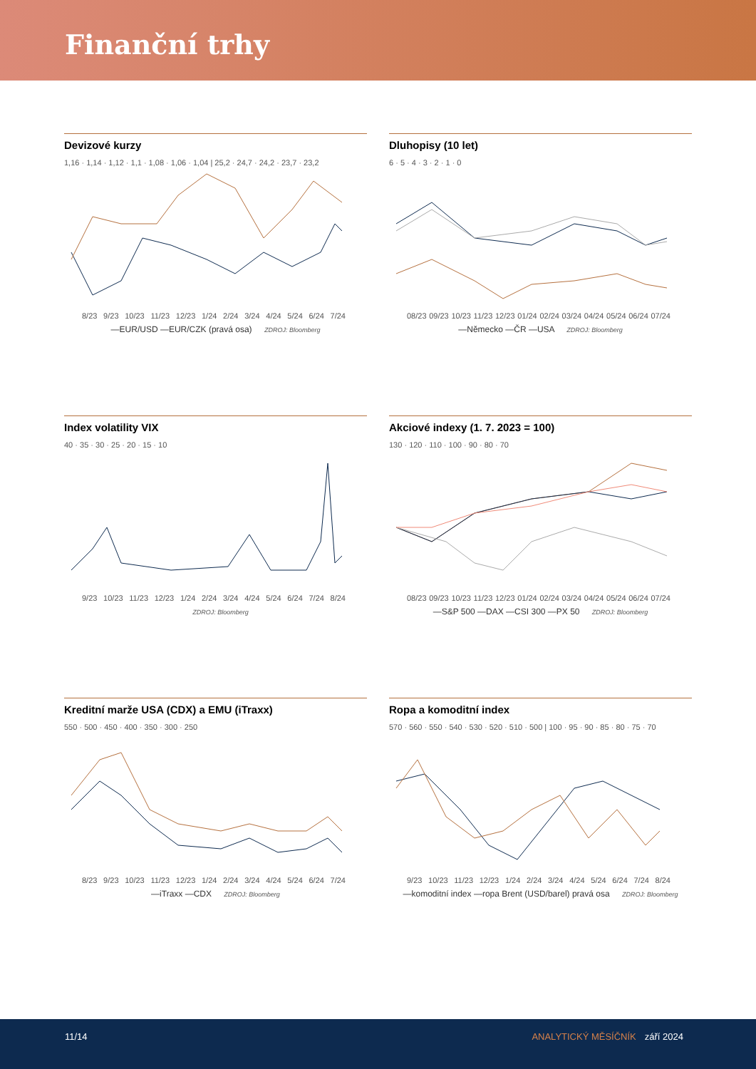Finanční trhy
Devizové kurzy
1,16 · 1,14 · 1,12 · 1,1 · 1,08 · 1,06 · 1,04 | 25,2 · 24,7 · 24,2 · 23,7 · 23,2
8/23 9/23 10/23 11/23 12/23 1/24 2/24 3/24 4/24 5/24 6/24 7/24
—EUR/USD —EUR/CZK (pravá osa) ZDROJ: Bloomberg
Dluhopisy (10 let)
6 · 5 · 4 · 3 · 2 · 1 · 0
08/23 09/23 10/23 11/23 12/23 01/24 02/24 03/24 04/24 05/24 06/24 07/24
—Německo —ČR —USA ZDROJ: Bloomberg
Index volatility VIX
40 · 35 · 30 · 25 · 20 · 15 · 10
9/23 10/23 11/23 12/23 1/24 2/24 3/24 4/24 5/24 6/24 7/24 8/24
ZDROJ: Bloomberg
Akciové indexy (1. 7. 2023 = 100)
130 · 120 · 110 · 100 · 90 · 80 · 70
08/23 09/23 10/23 11/23 12/23 01/24 02/24 03/24 04/24 05/24 06/24 07/24
—S&P 500 —DAX —CSI 300 —PX 50 ZDROJ: Bloomberg
Kreditní marže USA (CDX) a EMU (iTraxx)
550 · 500 · 450 · 400 · 350 · 300 · 250
8/23 9/23 10/23 11/23 12/23 1/24 2/24 3/24 4/24 5/24 6/24 7/24
—iTraxx —CDX ZDROJ: Bloomberg
Ropa a komoditní index
570 · 560 · 550 · 540 · 530 · 520 · 510 · 500 | 100 · 95 · 90 · 85 · 80 · 75 · 70
9/23 10/23 11/23 12/23 1/24 2/24 3/24 4/24 5/24 6/24 7/24 8/24
—komoditní index —ropa Brent (USD/barel) pravá osa ZDROJ: Bloomberg
11/14 ANALYTICKÝ MĚSÍČNÍK září 2024